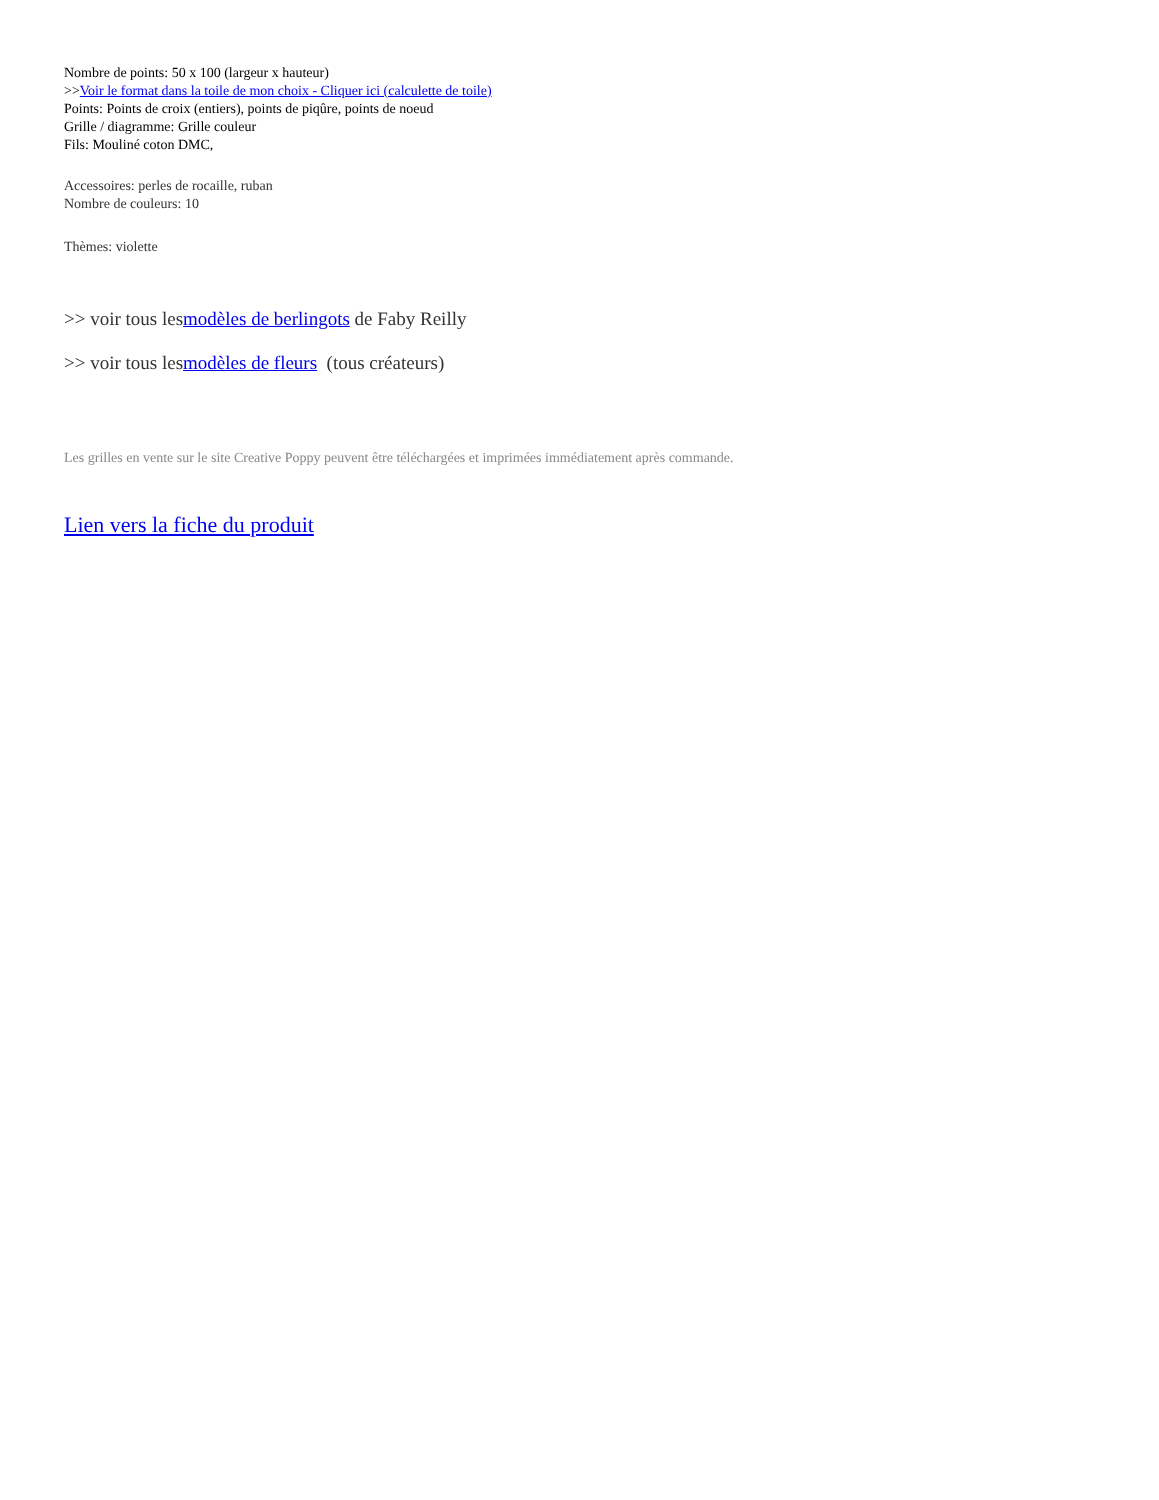Nombre de points: 50 x 100 (largeur x hauteur)
>>Voir le format dans la toile de mon choix - Cliquer ici (calculette de toile)
Points: Points de croix (entiers), points de piqûre, points de noeud
Grille / diagramme: Grille couleur
Fils: Mouliné coton DMC,
Accessoires: perles de rocaille, ruban
Nombre de couleurs: 10
Thèmes: violette
>> voir tous lesmodèles de berlingots de Faby Reilly
>> voir tous lesmodèles de fleurs (tous créateurs)
Les grilles en vente sur le site Creative Poppy peuvent être téléchargées et imprimées immédiatement après commande.
Lien vers la fiche du produit